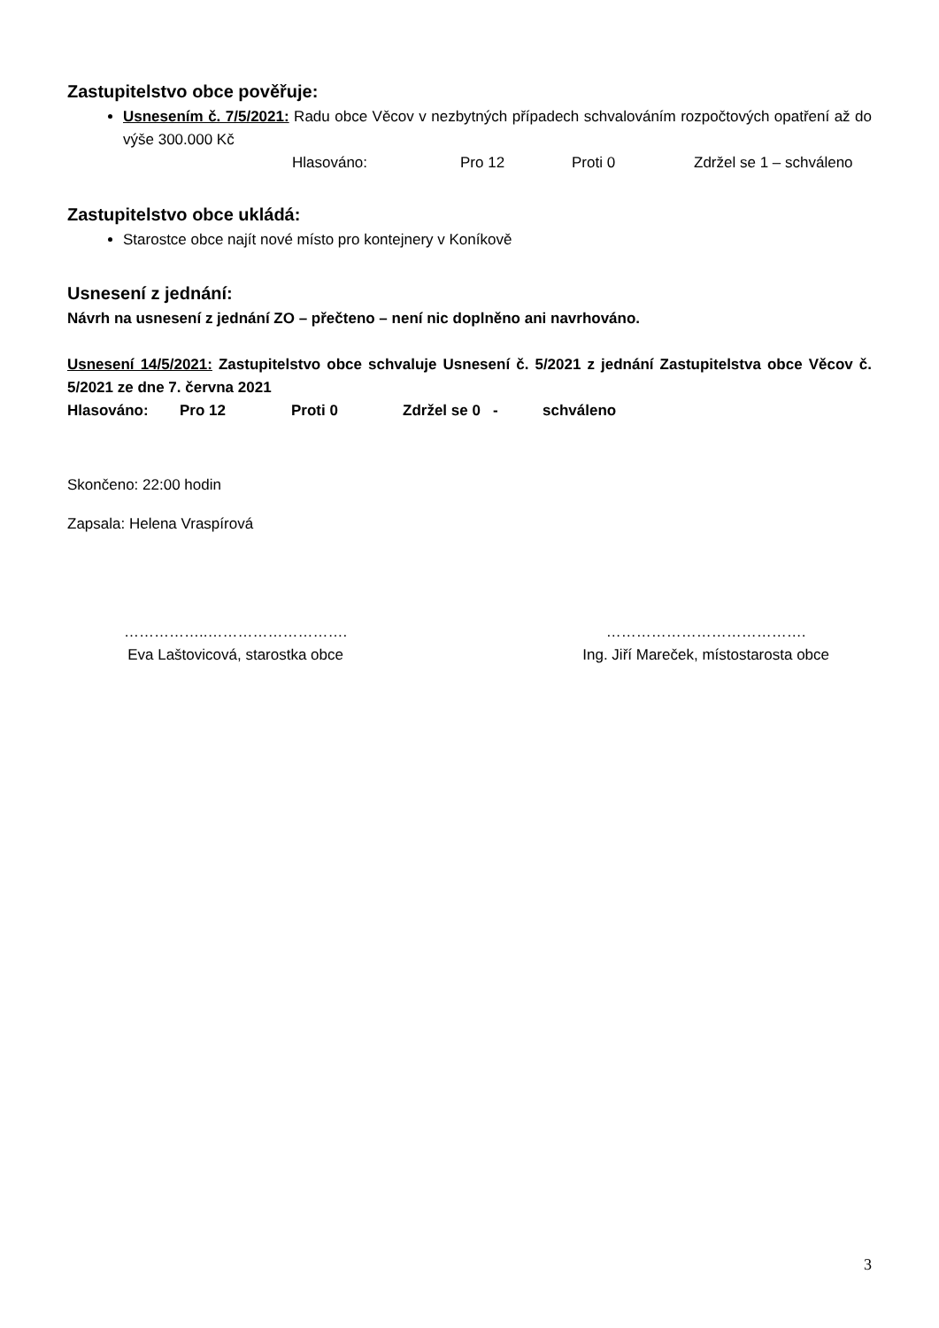Zastupitelstvo obce pověřuje:
Usnesením č. 7/5/2021: Radu obce Věcov v nezbytných případech schvalováním rozpočtových opatření až do výše 300.000 Kč
Hlasováno: Pro 12 Proti 0 Zdržel se 1 – schváleno
Zastupitelstvo obce ukládá:
Starostce obce najít nové místo pro kontejnery v Koníkově
Usnesení z jednání:
Návrh na usnesení z jednání ZO – přečteno – není nic doplněno ani navrhováno.
Usnesení 14/5/2021: Zastupitelstvo obce schvaluje Usnesení č. 5/2021 z jednání Zastupitelstva obce Věcov č. 5/2021 ze dne 7. června 2021
Hlasováno: Pro 12 Proti 0 Zdržel se 0 - schváleno
Skončeno: 22:00 hodin
Zapsala: Helena Vraspírová
……………..……………………….
Eva Laštovicová, starostka obce
………………………………….
Ing. Jiří Mareček, místostarosta obce
3